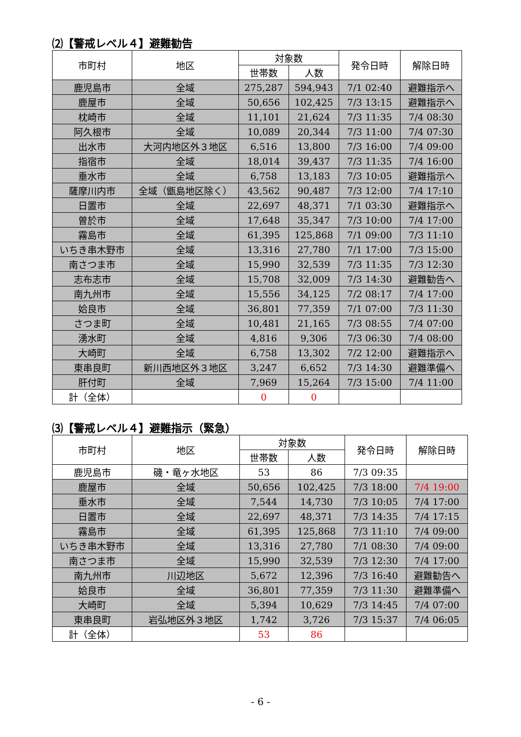⑵【警戒レベル４】避難勧告
| 市町村 | 地区 | 対象数 | | 発令日時 | 解除日時 |
| --- | --- | --- | --- | --- | --- |
| | | 世帯数 | 人数 | | |
| 鹿児島市 | 全域 | 275,287 | 594,943 | 7/1 02:40 | 避難指示へ |
| 鹿屋市 | 全域 | 50,656 | 102,425 | 7/3 13:15 | 避難指示へ |
| 枕崎市 | 全域 | 11,101 | 21,624 | 7/3 11:35 | 7/4 08:30 |
| 阿久根市 | 全域 | 10,089 | 20,344 | 7/3 11:00 | 7/4 07:30 |
| 出水市 | 大河内地区外３地区 | 6,516 | 13,800 | 7/3 16:00 | 7/4 09:00 |
| 指宿市 | 全域 | 18,014 | 39,437 | 7/3 11:35 | 7/4 16:00 |
| 垂水市 | 全域 | 6,758 | 13,183 | 7/3 10:05 | 避難指示へ |
| 薩摩川内市 | 全域（甑島地区除く） | 43,562 | 90,487 | 7/3 12:00 | 7/4 17:10 |
| 日置市 | 全域 | 22,697 | 48,371 | 7/1 03:30 | 避難指示へ |
| 曽於市 | 全域 | 17,648 | 35,347 | 7/3 10:00 | 7/4 17:00 |
| 霧島市 | 全域 | 61,395 | 125,868 | 7/1 09:00 | 7/3 11:10 |
| いちき串木野市 | 全域 | 13,316 | 27,780 | 7/1 17:00 | 7/3 15:00 |
| 南さつま市 | 全域 | 15,990 | 32,539 | 7/3 11:35 | 7/3 12:30 |
| 志布志市 | 全域 | 15,708 | 32,009 | 7/3 14:30 | 避難勧告へ |
| 南九州市 | 全域 | 15,556 | 34,125 | 7/2 08:17 | 7/4 17:00 |
| 姶良市 | 全域 | 36,801 | 77,359 | 7/1 07:00 | 7/3 11:30 |
| さつま町 | 全域 | 10,481 | 21,165 | 7/3 08:55 | 7/4 07:00 |
| 湧水町 | 全域 | 4,816 | 9,306 | 7/3 06:30 | 7/4 08:00 |
| 大崎町 | 全域 | 6,758 | 13,302 | 7/2 12:00 | 避難指示へ |
| 東串良町 | 新川西地区外３地区 | 3,247 | 6,652 | 7/3 14:30 | 避難準備へ |
| 肝付町 | 全域 | 7,969 | 15,264 | 7/3 15:00 | 7/4 11:00 |
| 計（全体） | | 0 | 0 | | |
⑶【警戒レベル４】避難指示（緊急）
| 市町村 | 地区 | 対象数 | | 発令日時 | 解除日時 |
| --- | --- | --- | --- | --- | --- |
| | | 世帯数 | 人数 | | |
| 鹿児島市 | 磯・竜ヶ水地区 | 53 | 86 | 7/3 09:35 | |
| 鹿屋市 | 全域 | 50,656 | 102,425 | 7/3 18:00 | 7/4 19:00 |
| 垂水市 | 全域 | 7,544 | 14,730 | 7/3 10:05 | 7/4 17:00 |
| 日置市 | 全域 | 22,697 | 48,371 | 7/3 14:35 | 7/4 17:15 |
| 霧島市 | 全域 | 61,395 | 125,868 | 7/3 11:10 | 7/4 09:00 |
| いちき串木野市 | 全域 | 13,316 | 27,780 | 7/1 08:30 | 7/4 09:00 |
| 南さつま市 | 全域 | 15,990 | 32,539 | 7/3 12:30 | 7/4 17:00 |
| 南九州市 | 川辺地区 | 5,672 | 12,396 | 7/3 16:40 | 避難勧告へ |
| 姶良市 | 全域 | 36,801 | 77,359 | 7/3 11:30 | 避難準備へ |
| 大崎町 | 全域 | 5,394 | 10,629 | 7/3 14:45 | 7/4 07:00 |
| 東串良町 | 岩弘地区外３地区 | 1,742 | 3,726 | 7/3 15:37 | 7/4 06:05 |
| 計（全体） | | 53 | 86 | | |
- 6 -